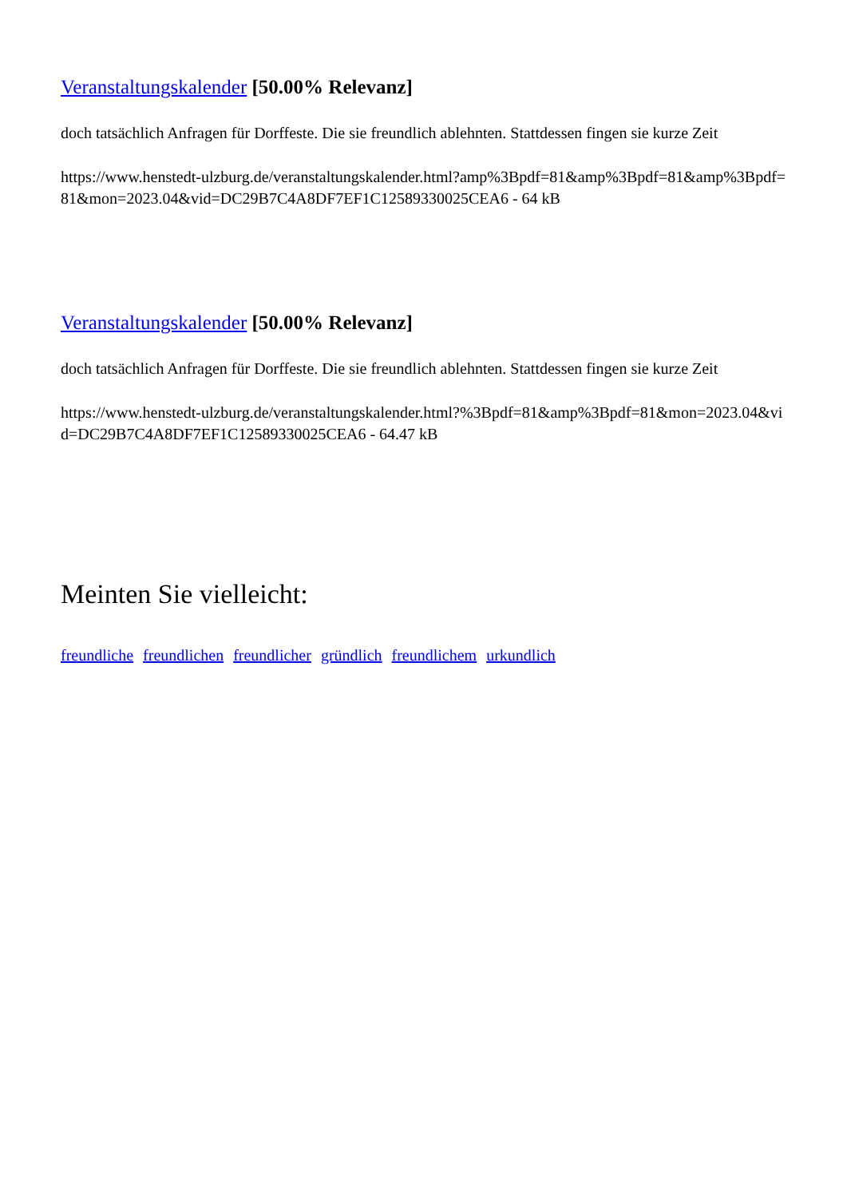Veranstaltungskalender [50.00% Relevanz]
doch tatsächlich Anfragen für Dorffeste. Die sie freundlich ablehnten. Stattdessen fingen sie kurze Zeit
https://www.henstedt-ulzburg.de/veranstaltungskalender.html?amp%3Bpdf=81&amp%3Bpdf=81&amp%3Bpdf=81&mon=2023.04&vid=DC29B7C4A8DF7EF1C12589330025CEA6 - 64 kB
Veranstaltungskalender [50.00% Relevanz]
doch tatsächlich Anfragen für Dorffeste. Die sie freundlich ablehnten. Stattdessen fingen sie kurze Zeit
https://www.henstedt-ulzburg.de/veranstaltungskalender.html?%3Bpdf=81&amp%3Bpdf=81&mon=2023.04&vid=DC29B7C4A8DF7EF1C12589330025CEA6 - 64.47 kB
Meinten Sie vielleicht:
freundliche freundlichen freundlicher gründlich freundlichem urkundlich